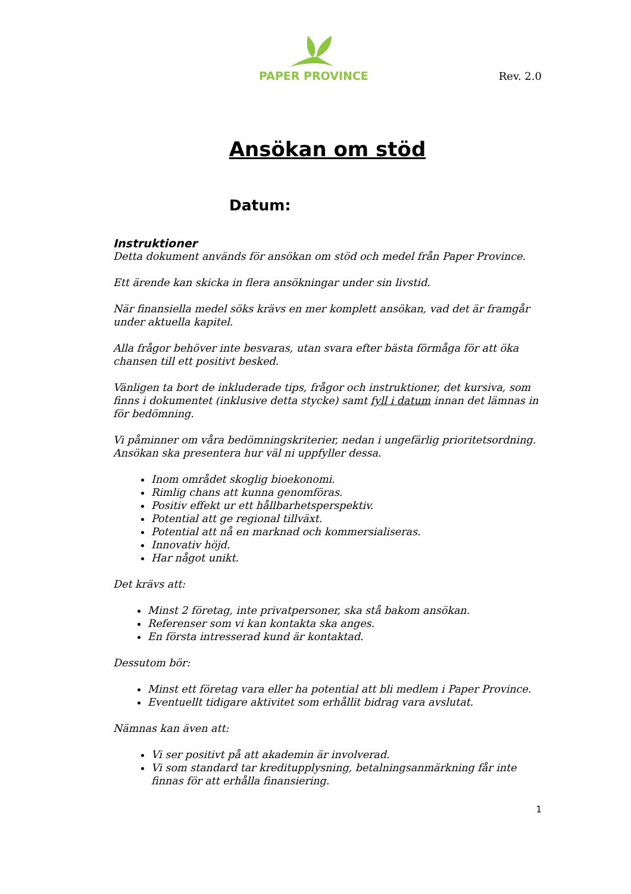PAPER PROVINCE
Rev. 2.0
Ansökan om stöd
Datum:
Instruktioner
Detta dokument används för ansökan om stöd och medel från Paper Province.
Ett ärende kan skicka in flera ansökningar under sin livstid.
När finansiella medel söks krävs en mer komplett ansökan, vad det är framgår under aktuella kapitel.
Alla frågor behöver inte besvaras, utan svara efter bästa förmåga för att öka chansen till ett positivt besked.
Vänligen ta bort de inkluderade tips, frågor och instruktioner, det kursiva, som finns i dokumentet (inklusive detta stycke) samt fyll i datum innan det lämnas in för bedömning.
Vi påminner om våra bedömningskriterier, nedan i ungefärlig prioritetsordning. Ansökan ska presentera hur väl ni uppfyller dessa.
Inom området skoglig bioekonomi.
Rimlig chans att kunna genomföras.
Positiv effekt ur ett hållbarhetsperspektiv.
Potential att ge regional tillväxt.
Potential att nå en marknad och kommersialiseras.
Innovativ höjd.
Har något unikt.
Det krävs att:
Minst 2 företag, inte privatpersoner, ska stå bakom ansökan.
Referenser som vi kan kontakta ska anges.
En första intresserad kund är kontaktad.
Dessutom bör:
Minst ett företag vara eller ha potential att bli medlem i Paper Province.
Eventuellt tidigare aktivitet som erhållit bidrag vara avslutat.
Nämnas kan även att:
Vi ser positivt på att akademin är involverad.
Vi som standard tar kreditupplysning, betalningsanmärkning får inte finnas för att erhålla finansiering.
1